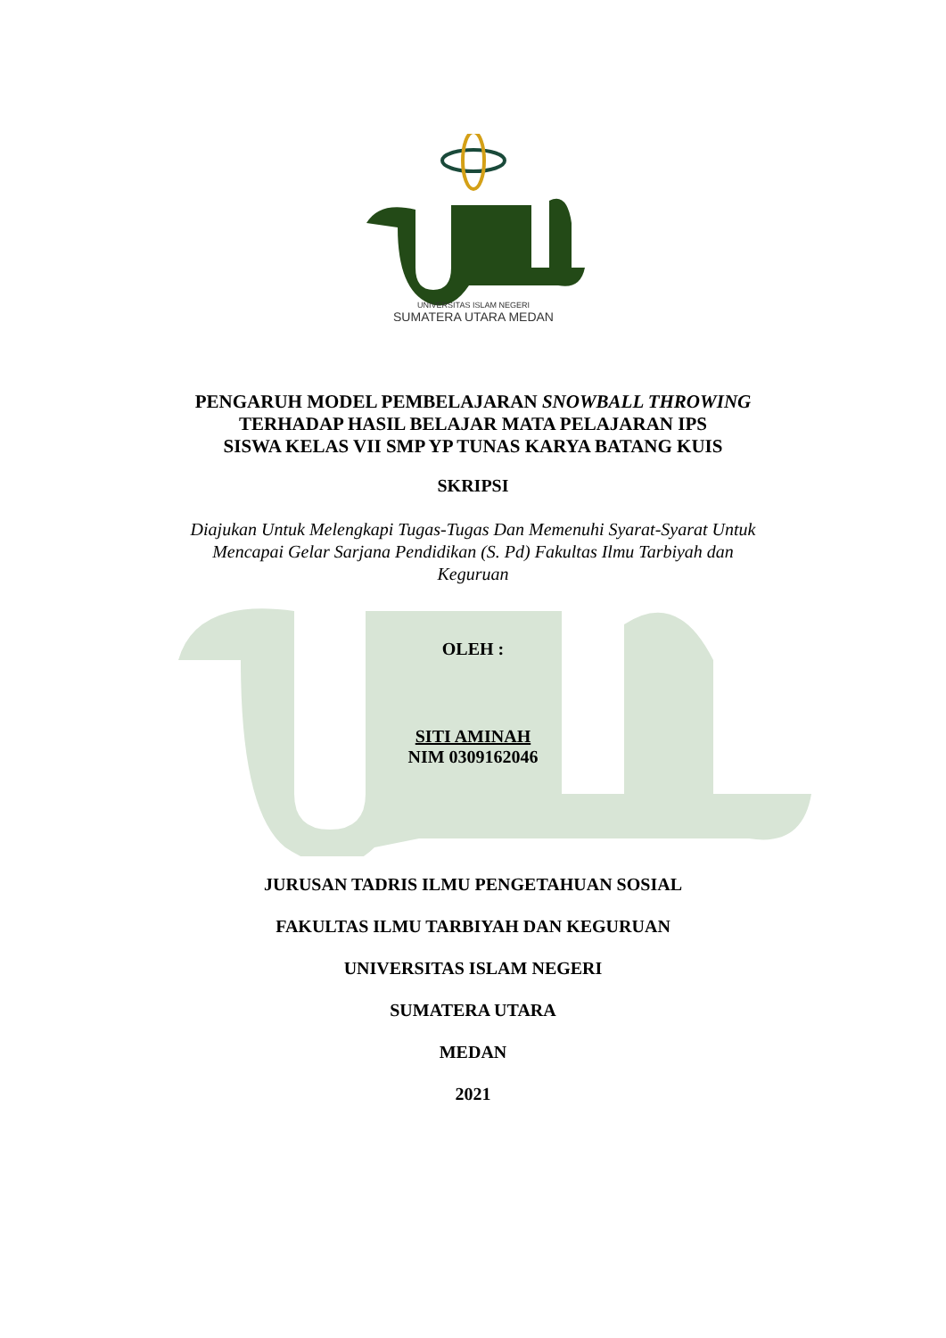UNIVERSITAS ISLAM NEGERI
SUMATERA UTARA MEDAN
PENGARUH MODEL PEMBELAJARAN SNOWBALL THROWING
TERHADAP HASIL BELAJAR MATA PELAJARAN IPS
SISWA KELAS VII SMP YP TUNAS KARYA BATANG KUIS
SKRIPSI
Diajukan Untuk Melengkapi Tugas-Tugas Dan Memenuhi Syarat-Syarat Untuk
Mencapai Gelar Sarjana Pendidikan (S. Pd) Fakultas Ilmu Tarbiyah dan
Keguruan
OLEH :
SITI AMINAH
NIM 0309162046
JURUSAN TADRIS ILMU PENGETAHUAN SOSIAL
FAKULTAS ILMU TARBIYAH DAN KEGURUAN
UNIVERSITAS ISLAM NEGERI
SUMATERA UTARA
MEDAN
2021